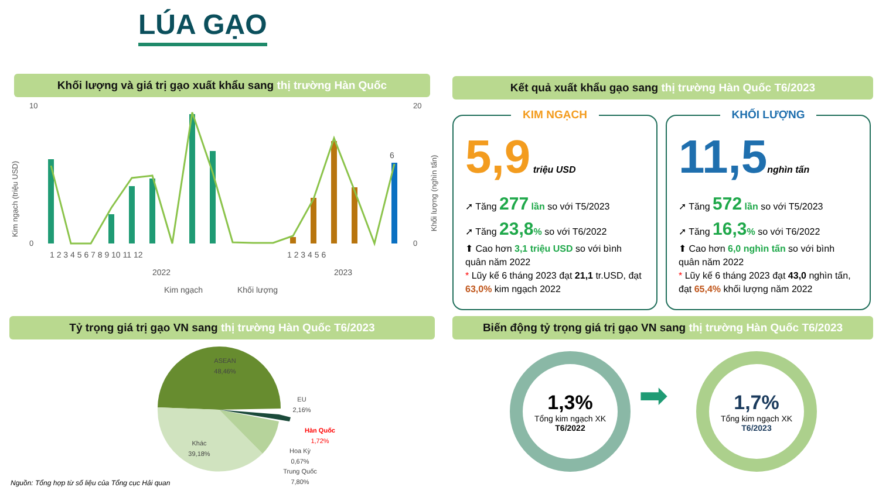LÚA GẠO
Khối lượng và giá trị gạo xuất khẩu sang thị trường Hàn Quốc Kết quả xuất khẩu gạo sang thị trường Hàn Quốc T6/2023
Kim ngạch (triệu USD)
Khối lượng (nghìn tấn)
10
0
20
0
1 2 3 4 5 6 7 8 9 10 11 12
1 2 3 4 5 6
2022
2023
6
Kim ngạch
Khối lượng
KIM NGẠCH
5,9 triệu USD
➚ Tăng 277 lần so với T5/2023
➚ Tăng 23,8% so với T6/2022
⬆ Cao hơn 3,1 triệu USD so với bình quân năm 2022
* Lũy kế 6 tháng 2023 đạt 21,1 tr.USD, đạt 63,0% kim ngạch 2022
KHỐI LƯỢNG
11,5 nghìn tấn
➚ Tăng 572 lần so với T5/2023
➚ Tăng 16,3% so với T6/2022
⬆ Cao hơn 6,0 nghìn tấn so với bình quân năm 2022
* Lũy kế 6 tháng 2023 đạt 43,0 nghìn tấn, đạt 65,4% khối lượng năm 2022
Tỷ trọng giá trị gạo VN sang thị trường Hàn Quốc T6/2023
Biến động tỷ trọng giá trị gạo VN sang thị trường Hàn Quốc T6/2023
ASEAN
48,46%
Khác
39,18%
EU
2,16%
Hàn Quốc
1,72%
Hoa Kỳ
0,67%
Trung Quốc
7,80%
1,3%
Tổng kim ngạch XK
T6/2022
➡
1,7%
Tổng kim ngạch XK
T6/2023
Nguồn: Tổng hợp từ số liệu của Tổng cục Hải quan